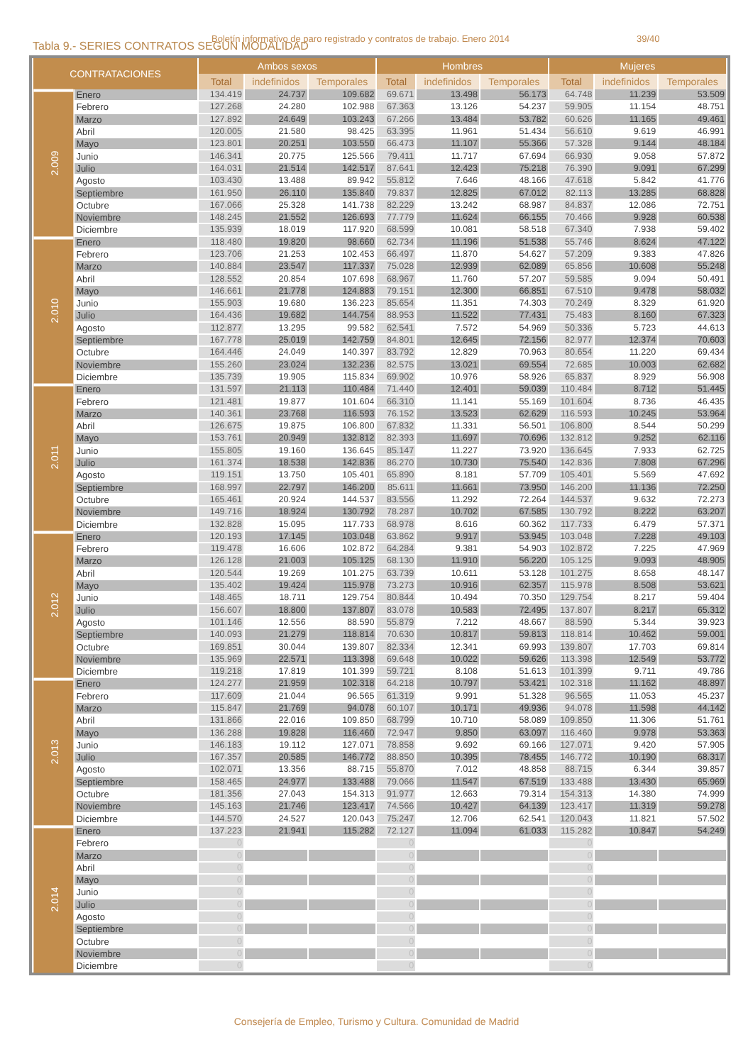Boletín informativo de paro registrado y contratos de trabajo. Enero 2014 39/40
Tabla 9.- SERIES CONTRATOS SEGÚN MODALIDAD
| CONTRATACIONES | | Ambos sexos | | | Hombres | | | Mujeres | | |
| --- | --- | --- | --- | --- | --- | --- | --- | --- | --- | --- |
| | | Total | indefinidos | Temporales | Total | indefinidos | Temporales | Total | indefinidos | Temporales |
| 2.009 | Enero | 134.419 | 24.737 | 109.682 | 69.671 | 13.498 | 56.173 | 64.748 | 11.239 | 53.509 |
| | Febrero | 127.268 | 24.280 | 102.988 | 67.363 | 13.126 | 54.237 | 59.905 | 11.154 | 48.751 |
| | Marzo | 127.892 | 24.649 | 103.243 | 67.266 | 13.484 | 53.782 | 60.626 | 11.165 | 49.461 |
| | Abril | 120.005 | 21.580 | 98.425 | 63.395 | 11.961 | 51.434 | 56.610 | 9.619 | 46.991 |
| | Mayo | 123.801 | 20.251 | 103.550 | 66.473 | 11.107 | 55.366 | 57.328 | 9.144 | 48.184 |
| | Junio | 146.341 | 20.775 | 125.566 | 79.411 | 11.717 | 67.694 | 66.930 | 9.058 | 57.872 |
| | Julio | 164.031 | 21.514 | 142.517 | 87.641 | 12.423 | 75.218 | 76.390 | 9.091 | 67.299 |
| | Agosto | 103.430 | 13.488 | 89.942 | 55.812 | 7.646 | 48.166 | 47.618 | 5.842 | 41.776 |
| | Septiembre | 161.950 | 26.110 | 135.840 | 79.837 | 12.825 | 67.012 | 82.113 | 13.285 | 68.828 |
| | Octubre | 167.066 | 25.328 | 141.738 | 82.229 | 13.242 | 68.987 | 84.837 | 12.086 | 72.751 |
| | Noviembre | 148.245 | 21.552 | 126.693 | 77.779 | 11.624 | 66.155 | 70.466 | 9.928 | 60.538 |
| | Diciembre | 135.939 | 18.019 | 117.920 | 68.599 | 10.081 | 58.518 | 67.340 | 7.938 | 59.402 |
| 2.010 | Enero | 118.480 | 19.820 | 98.660 | 62.734 | 11.196 | 51.538 | 55.746 | 8.624 | 47.122 |
| | Febrero | 123.706 | 21.253 | 102.453 | 66.497 | 11.870 | 54.627 | 57.209 | 9.383 | 47.826 |
| | Marzo | 140.884 | 23.547 | 117.337 | 75.028 | 12.939 | 62.089 | 65.856 | 10.608 | 55.248 |
| | Abril | 128.552 | 20.854 | 107.698 | 68.967 | 11.760 | 57.207 | 59.585 | 9.094 | 50.491 |
| | Mayo | 146.661 | 21.778 | 124.883 | 79.151 | 12.300 | 66.851 | 67.510 | 9.478 | 58.032 |
| | Junio | 155.903 | 19.680 | 136.223 | 85.654 | 11.351 | 74.303 | 70.249 | 8.329 | 61.920 |
| | Julio | 164.436 | 19.682 | 144.754 | 88.953 | 11.522 | 77.431 | 75.483 | 8.160 | 67.323 |
| | Agosto | 112.877 | 13.295 | 99.582 | 62.541 | 7.572 | 54.969 | 50.336 | 5.723 | 44.613 |
| | Septiembre | 167.778 | 25.019 | 142.759 | 84.801 | 12.645 | 72.156 | 82.977 | 12.374 | 70.603 |
| | Octubre | 164.446 | 24.049 | 140.397 | 83.792 | 12.829 | 70.963 | 80.654 | 11.220 | 69.434 |
| | Noviembre | 155.260 | 23.024 | 132.236 | 82.575 | 13.021 | 69.554 | 72.685 | 10.003 | 62.682 |
| | Diciembre | 135.739 | 19.905 | 115.834 | 69.902 | 10.976 | 58.926 | 65.837 | 8.929 | 56.908 |
| 2.011 | Enero | 131.597 | 21.113 | 110.484 | 71.440 | 12.401 | 59.039 | 110.484 | 8.712 | 51.445 |
| | Febrero | 121.481 | 19.877 | 101.604 | 66.310 | 11.141 | 55.169 | 101.604 | 8.736 | 46.435 |
| | Marzo | 140.361 | 23.768 | 116.593 | 76.152 | 13.523 | 62.629 | 116.593 | 10.245 | 53.964 |
| | Abril | 126.675 | 19.875 | 106.800 | 67.832 | 11.331 | 56.501 | 106.800 | 8.544 | 50.299 |
| | Mayo | 153.761 | 20.949 | 132.812 | 82.393 | 11.697 | 70.696 | 132.812 | 9.252 | 62.116 |
| | Junio | 155.805 | 19.160 | 136.645 | 85.147 | 11.227 | 73.920 | 136.645 | 7.933 | 62.725 |
| | Julio | 161.374 | 18.538 | 142.836 | 86.270 | 10.730 | 75.540 | 142.836 | 7.808 | 67.296 |
| | Agosto | 119.151 | 13.750 | 105.401 | 65.890 | 8.181 | 57.709 | 105.401 | 5.569 | 47.692 |
| | Septiembre | 168.997 | 22.797 | 146.200 | 85.611 | 11.661 | 73.950 | 146.200 | 11.136 | 72.250 |
| | Octubre | 165.461 | 20.924 | 144.537 | 83.556 | 11.292 | 72.264 | 144.537 | 9.632 | 72.273 |
| | Noviembre | 149.716 | 18.924 | 130.792 | 78.287 | 10.702 | 67.585 | 130.792 | 8.222 | 63.207 |
| | Diciembre | 132.828 | 15.095 | 117.733 | 68.978 | 8.616 | 60.362 | 117.733 | 6.479 | 57.371 |
| 2.012 | Enero | 120.193 | 17.145 | 103.048 | 63.862 | 9.917 | 53.945 | 103.048 | 7.228 | 49.103 |
| | Febrero | 119.478 | 16.606 | 102.872 | 64.284 | 9.381 | 54.903 | 102.872 | 7.225 | 47.969 |
| | Marzo | 126.128 | 21.003 | 105.125 | 68.130 | 11.910 | 56.220 | 105.125 | 9.093 | 48.905 |
| | Abril | 120.544 | 19.269 | 101.275 | 63.739 | 10.611 | 53.128 | 101.275 | 8.658 | 48.147 |
| | Mayo | 135.402 | 19.424 | 115.978 | 73.273 | 10.916 | 62.357 | 115.978 | 8.508 | 53.621 |
| | Junio | 148.465 | 18.711 | 129.754 | 80.844 | 10.494 | 70.350 | 129.754 | 8.217 | 59.404 |
| | Julio | 156.607 | 18.800 | 137.807 | 83.078 | 10.583 | 72.495 | 137.807 | 8.217 | 65.312 |
| | Agosto | 101.146 | 12.556 | 88.590 | 55.879 | 7.212 | 48.667 | 88.590 | 5.344 | 39.923 |
| | Septiembre | 140.093 | 21.279 | 118.814 | 70.630 | 10.817 | 59.813 | 118.814 | 10.462 | 59.001 |
| | Octubre | 169.851 | 30.044 | 139.807 | 82.334 | 12.341 | 69.993 | 139.807 | 17.703 | 69.814 |
| | Noviembre | 135.969 | 22.571 | 113.398 | 69.648 | 10.022 | 59.626 | 113.398 | 12.549 | 53.772 |
| | Diciembre | 119.218 | 17.819 | 101.399 | 59.721 | 8.108 | 51.613 | 101.399 | 9.711 | 49.786 |
| 2.013 | Enero | 124.277 | 21.959 | 102.318 | 64.218 | 10.797 | 53.421 | 102.318 | 11.162 | 48.897 |
| | Febrero | 117.609 | 21.044 | 96.565 | 61.319 | 9.991 | 51.328 | 96.565 | 11.053 | 45.237 |
| | Marzo | 115.847 | 21.769 | 94.078 | 60.107 | 10.171 | 49.936 | 94.078 | 11.598 | 44.142 |
| | Abril | 131.866 | 22.016 | 109.850 | 68.799 | 10.710 | 58.089 | 109.850 | 11.306 | 51.761 |
| | Mayo | 136.288 | 19.828 | 116.460 | 72.947 | 9.850 | 63.097 | 116.460 | 9.978 | 53.363 |
| | Junio | 146.183 | 19.112 | 127.071 | 78.858 | 9.692 | 69.166 | 127.071 | 9.420 | 57.905 |
| | Julio | 167.357 | 20.585 | 146.772 | 88.850 | 10.395 | 78.455 | 146.772 | 10.190 | 68.317 |
| | Agosto | 102.071 | 13.356 | 88.715 | 55.870 | 7.012 | 48.858 | 88.715 | 6.344 | 39.857 |
| | Septiembre | 158.465 | 24.977 | 133.488 | 79.066 | 11.547 | 67.519 | 133.488 | 13.430 | 65.969 |
| | Octubre | 181.356 | 27.043 | 154.313 | 91.977 | 12.663 | 79.314 | 154.313 | 14.380 | 74.999 |
| | Noviembre | 145.163 | 21.746 | 123.417 | 74.566 | 10.427 | 64.139 | 123.417 | 11.319 | 59.278 |
| | Diciembre | 144.570 | 24.527 | 120.043 | 75.247 | 12.706 | 62.541 | 120.043 | 11.821 | 57.502 |
| 2.014 | Enero | 137.223 | 21.941 | 115.282 | 72.127 | 11.094 | 61.033 | 115.282 | 10.847 | 54.249 |
| | Febrero | 0 | | | 0 | | | 0 | | |
| | Marzo | 0 | | | 0 | | | 0 | | |
| | Abril | 0 | | | 0 | | | 0 | | |
| | Mayo | 0 | | | 0 | | | 0 | | |
| | Junio | 0 | | | 0 | | | 0 | | |
| | Julio | 0 | | | 0 | | | 0 | | |
| | Agosto | 0 | | | 0 | | | 0 | | |
| | Septiembre | 0 | | | 0 | | | 0 | | |
| | Octubre | 0 | | | 0 | | | 0 | | |
| | Noviembre | 0 | | | 0 | | | 0 | | |
| | Diciembre | 0 | | | 0 | | | 0 | | |
Consejería de Empleo, Turismo y Cultura. Comunidad de Madrid